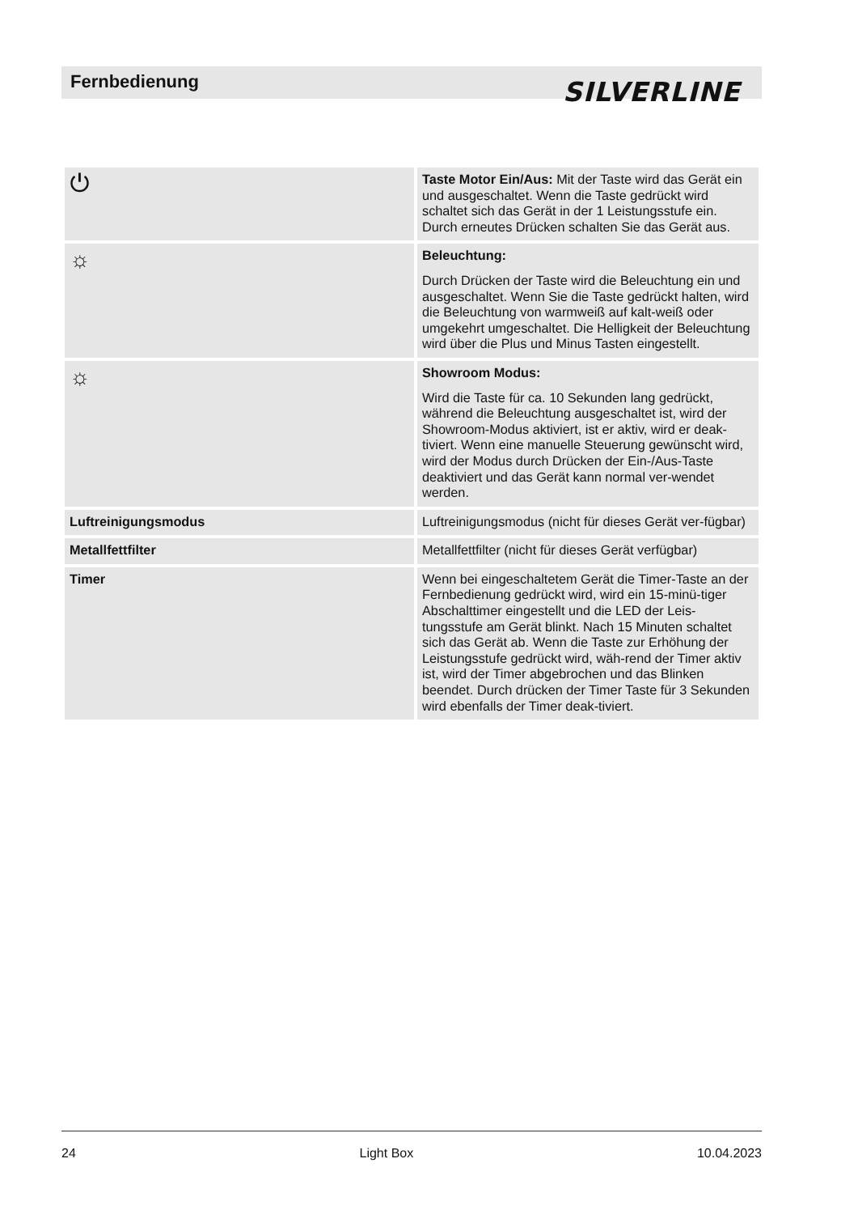Fernbedienung
SILVERLINE
| ⏻ | Taste Motor Ein/Aus: Mit der Taste wird das Gerät ein und ausgeschaltet. Wenn die Taste gedrückt wird schaltet sich das Gerät in der 1 Leistungsstufe ein. Durch erneutes Drücken schalten Sie das Gerät aus. |
| ☼ | Beleuchtung: Durch Drücken der Taste wird die Beleuchtung ein und ausgeschaltet. Wenn Sie die Taste gedrückt halten, wird die Beleuchtung von warmweiß auf kalt-weiß oder umgekehrt umgeschaltet. Die Helligkeit der Beleuchtung wird über die Plus und Minus Tasten eingestellt. |
| ☼ | Showroom Modus: Wird die Taste für ca. 10 Sekunden lang gedrückt, während die Beleuchtung ausgeschaltet ist, wird der Showroom-Modus aktiviert, ist er aktiv, wird er deak-tiviert. Wenn eine manuelle Steuerung gewünscht wird, wird der Modus durch Drücken der Ein-/Aus-Taste deaktiviert und das Gerät kann normal ver-wendet werden. |
| Luftreinigungsmodus | Luftreinigungsmodus (nicht für dieses Gerät ver-fügbar) |
| Metallfettfilter | Metallfettfilter (nicht für dieses Gerät verfügbar) |
| Timer | Wenn bei eingeschaltetem Gerät die Timer-Taste an der Fernbedienung gedrückt wird, wird ein 15-minü-tiger Abschalttimer eingestellt und die LED der Leis-tungsstufe am Gerät blinkt. Nach 15 Minuten schaltet sich das Gerät ab. Wenn die Taste zur Erhöhung der Leistungsstufe gedrückt wird, wäh-rend der Timer aktiv ist, wird der Timer abgebrochen und das Blinken beendet. Durch drücken der Timer Taste für 3 Sekunden wird ebenfalls der Timer deak-tiviert. |
24 Light Box 10.04.2023